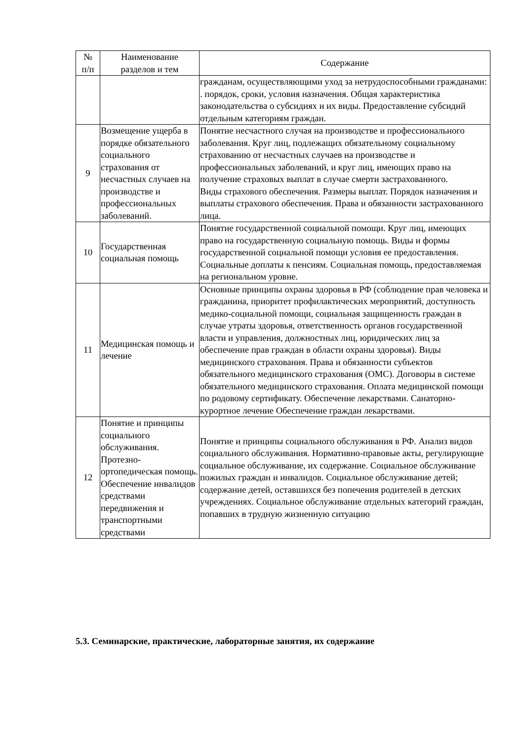| № п/п | Наименование разделов и тем | Содержание |
| --- | --- | --- |
| | | гражданам, осуществляющими уход за нетрудоспособными гражданами: . порядок, сроки, условия назначения. Общая характеристика законодательства о субсидиях и их виды. Предоставление субсидий отдельным категориям граждан. |
| 9 | Возмещение ущерба в порядке обязательного социального страхования от несчастных случаев на производстве и профессиональных заболеваний. | Понятие несчастного случая на производстве и профессионального заболевания. Круг лиц, подлежащих обязательному социальному страхованию от несчастных случаев на производстве и профессиональных заболеваний, и круг лиц, имеющих право на получение страховых выплат в случае смерти застрахованного. Виды страхового обеспечения. Размеры выплат. Порядок назначения и выплаты страхового обеспечения. Права и обязанности застрахованного лица. |
| 10 | Государственная социальная помощь | Понятие государственной социальной помощи. Круг лиц, имеющих право на государственную социальную помощь. Виды и формы государственной социальной помощи условия ее предоставления. Социальные доплаты к пенсиям. Социальная помощь, предоставляемая на региональном уровне. |
| 11 | Медицинская помощь и лечение | Основные принципы охраны здоровья в РФ (соблюдение прав человека и гражданина, приоритет профилактических мероприятий, доступность медико-социальной помощи, социальная защищенность граждан в случае утраты здоровья, ответственность органов государственной власти и управления, должностных лиц, юридических лиц за обеспечение прав граждан в области охраны здоровья). Виды медицинского страхования. Права и обязанности субъектов обязательного медицинского страхования (ОМС). Договоры в системе обязательного медицинского страхования. Оплата медицинской помощи по родовому сертификату. Обеспечение лекарствами. Санаторно-курортное лечение Обеспечение граждан лекарствами. |
| 12 | Понятие и принципы социального обслуживания. Протезно-ортопедическая помощь. Обеспечение инвалидов средствами передвижения и транспортными средствами | Понятие и принципы социального обслуживания в РФ. Анализ видов социального обслуживания. Нормативно-правовые акты, регулирующие социальное обслуживание, их содержание. Социальное обслуживание пожилых граждан и инвалидов. Социальное обслуживание детей; содержание детей, оставшихся без попечения родителей в детских учреждениях. Социальное обслуживание отдельных категорий граждан, попавших в трудную жизненную ситуацию |
5.3. Семинарские, практические, лабораторные занятия, их содержание